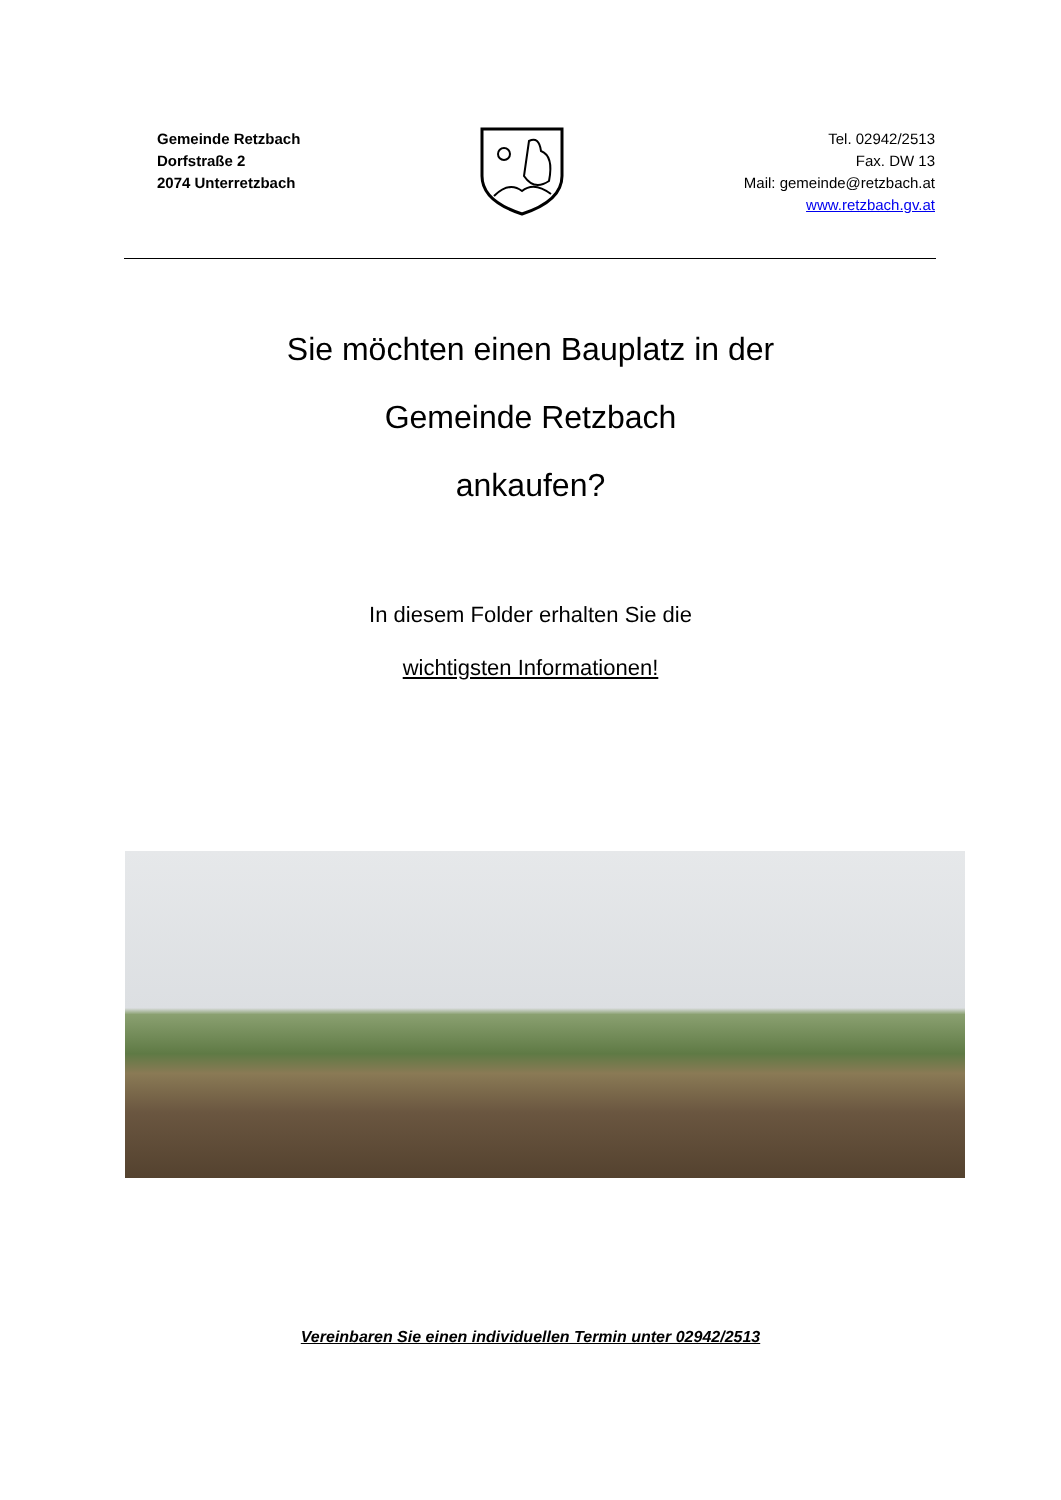Gemeinde Retzbach
Dorfstraße 2
2074 Unterretzbach
Tel. 02942/2513
Fax. DW 13
Mail: gemeinde@retzbach.at
www.retzbach.gv.at
Sie möchten einen Bauplatz in der
Gemeinde Retzbach
ankaufen?
In diesem Folder erhalten Sie die
wichtigsten Informationen!
Vereinbaren Sie einen individuellen Termin unter 02942/2513